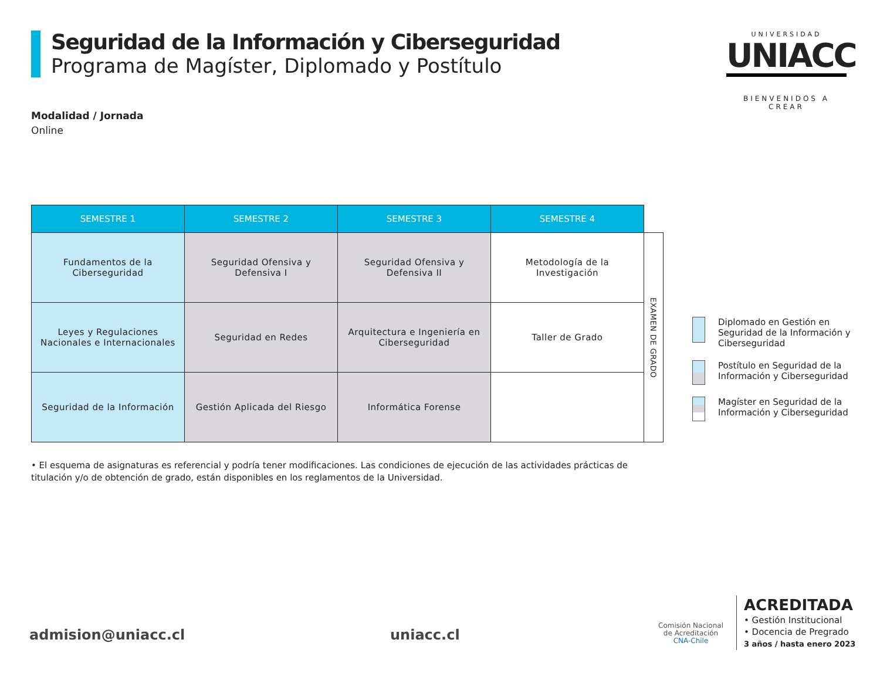Seguridad de la Información y Ciberseguridad
Programa de Magíster, Diplomado y Postítulo
UNIVERSIDAD
UNIACC
BIENVENIDOS A CREAR
Modalidad / Jornada
Online
| SEMESTRE 1 | SEMESTRE 2 | SEMESTRE 3 | SEMESTRE 4 | |
| --- | --- | --- | --- | --- |
| Fundamentos de la Ciberseguridad | Seguridad Ofensiva y Defensiva I | Seguridad Ofensiva y Defensiva II | Metodología de la Investigación | EXAMEN DE GRADO |
| Leyes y Regulaciones Nacionales e Internacionales | Seguridad en Redes | Arquitectura e Ingeniería en Ciberseguridad | Taller de Grado | |
| Seguridad de la Información | Gestión Aplicada del Riesgo | Informática Forense | | |
Diplomado en Gestión en Seguridad de la Información y Ciberseguridad
Postítulo en Seguridad de la Información y Ciberseguridad
Magíster en Seguridad de la Información y Ciberseguridad
• El esquema de asignaturas es referencial y podría tener modificaciones. Las condiciones de ejecución de las actividades prácticas de titulación y/o de obtención de grado, están disponibles en los reglamentos de la Universidad.
admision@uniacc.cl uniacc.cl
Comisión Nacional
de Acreditación
CNA-Chile
ACREDITADA
• Gestión Institucional
• Docencia de Pregrado
3 años / hasta enero 2023